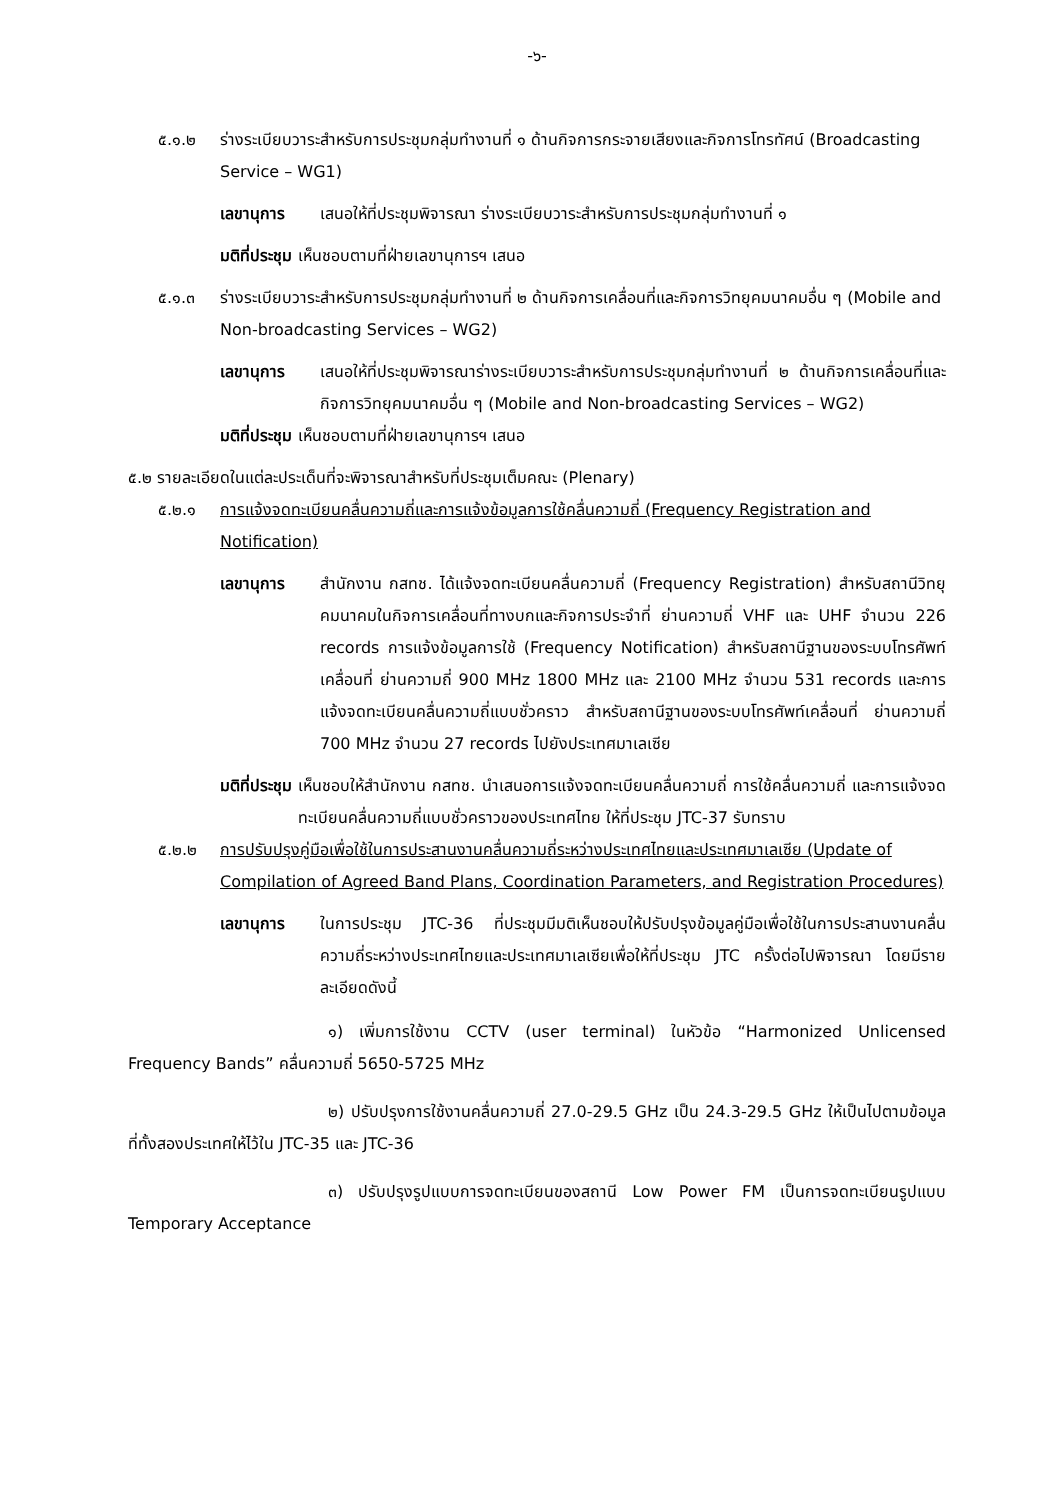-๖-
๕.๑.๒ ร่างระเบียบวาระสำหรับการประชุมกลุ่มทำงานที่ ๑ ด้านกิจการกระจายเสียงและกิจการโทรทัศน์ (Broadcasting Service – WG1)
เลขานุการ เสนอให้ที่ประชุมพิจารณา ร่างระเบียบวาระสำหรับการประชุมกลุ่มทำงานที่ ๑
มติที่ประชุม เห็นชอบตามที่ฝ่ายเลขานุการฯ เสนอ
๕.๑.๓ ร่างระเบียบวาระสำหรับการประชุมกลุ่มทำงานที่ ๒ ด้านกิจการเคลื่อนที่และกิจการวิทยุคมนาคมอื่น ๆ (Mobile and Non-broadcasting Services – WG2)
เลขานุการ เสนอให้ที่ประชุมพิจารณาร่างระเบียบวาระสำหรับการประชุมกลุ่มทำงานที่ ๒ ด้านกิจการเคลื่อนที่และกิจการวิทยุคมนาคมอื่น ๆ (Mobile and Non-broadcasting Services – WG2)
มติที่ประชุม เห็นชอบตามที่ฝ่ายเลขานุการฯ เสนอ
๕.๒ รายละเอียดในแต่ละประเด็นที่จะพิจารณาสำหรับที่ประชุมเต็มคณะ (Plenary)
๕.๒.๑ การแจ้งจดทะเบียนคลื่นความถี่และการแจ้งข้อมูลการใช้คลื่นความถี่ (Frequency Registration and Notification)
เลขานุการ สำนักงาน กสทช. ได้แจ้งจดทะเบียนคลื่นความถี่ (Frequency Registration) สำหรับสถานีวิทยุคมนาคมในกิจการเคลื่อนที่ทางบกและกิจการประจำที่ ย่านความถี่ VHF และ UHF จำนวน 226 records การแจ้งข้อมูลการใช้ (Frequency Notification) สำหรับสถานีฐานของระบบโทรศัพท์เคลื่อนที่ ย่านความถี่ 900 MHz 1800 MHz และ 2100 MHz จำนวน 531 records และการแจ้งจดทะเบียนคลื่นความถี่แบบชั่วคราว สำหรับสถานีฐานของระบบโทรศัพท์เคลื่อนที่ ย่านความถี่ 700 MHz จำนวน 27 records ไปยังประเทศมาเลเซีย
มติที่ประชุม เห็นชอบให้สำนักงาน กสทช. นำเสนอการแจ้งจดทะเบียนคลื่นความถี่ การใช้คลื่นความถี่ และการแจ้งจดทะเบียนคลื่นความถี่แบบชั่วคราวของประเทศไทย ให้ที่ประชุม JTC-37 รับทราบ
๕.๒.๒ การปรับปรุงคู่มือเพื่อใช้ในการประสานงานคลื่นความถี่ระหว่างประเทศไทยและประเทศมาเลเซีย (Update of Compilation of Agreed Band Plans, Coordination Parameters, and Registration Procedures)
เลขานุการ ในการประชุม JTC-36 ที่ประชุมมีมติเห็นชอบให้ปรับปรุงข้อมูลคู่มือเพื่อใช้ในการประสานงานคลื่นความถี่ระหว่างประเทศไทยและประเทศมาเลเซียเพื่อให้ที่ประชุม JTC ครั้งต่อไปพิจารณา โดยมีรายละเอียดดังนี้
๑) เพิ่มการใช้งาน CCTV (user terminal) ในหัวข้อ “Harmonized Unlicensed Frequency Bands” คลื่นความถี่ 5650-5725 MHz
๒) ปรับปรุงการใช้งานคลื่นความถี่ 27.0-29.5 GHz เป็น 24.3-29.5 GHz ให้เป็นไปตามข้อมูลที่ทั้งสองประเทศให้ไว้ใน JTC-35 และ JTC-36
๓) ปรับปรุงรูปแบบการจดทะเบียนของสถานี Low Power FM เป็นการจดทะเบียนรูปแบบ Temporary Acceptance